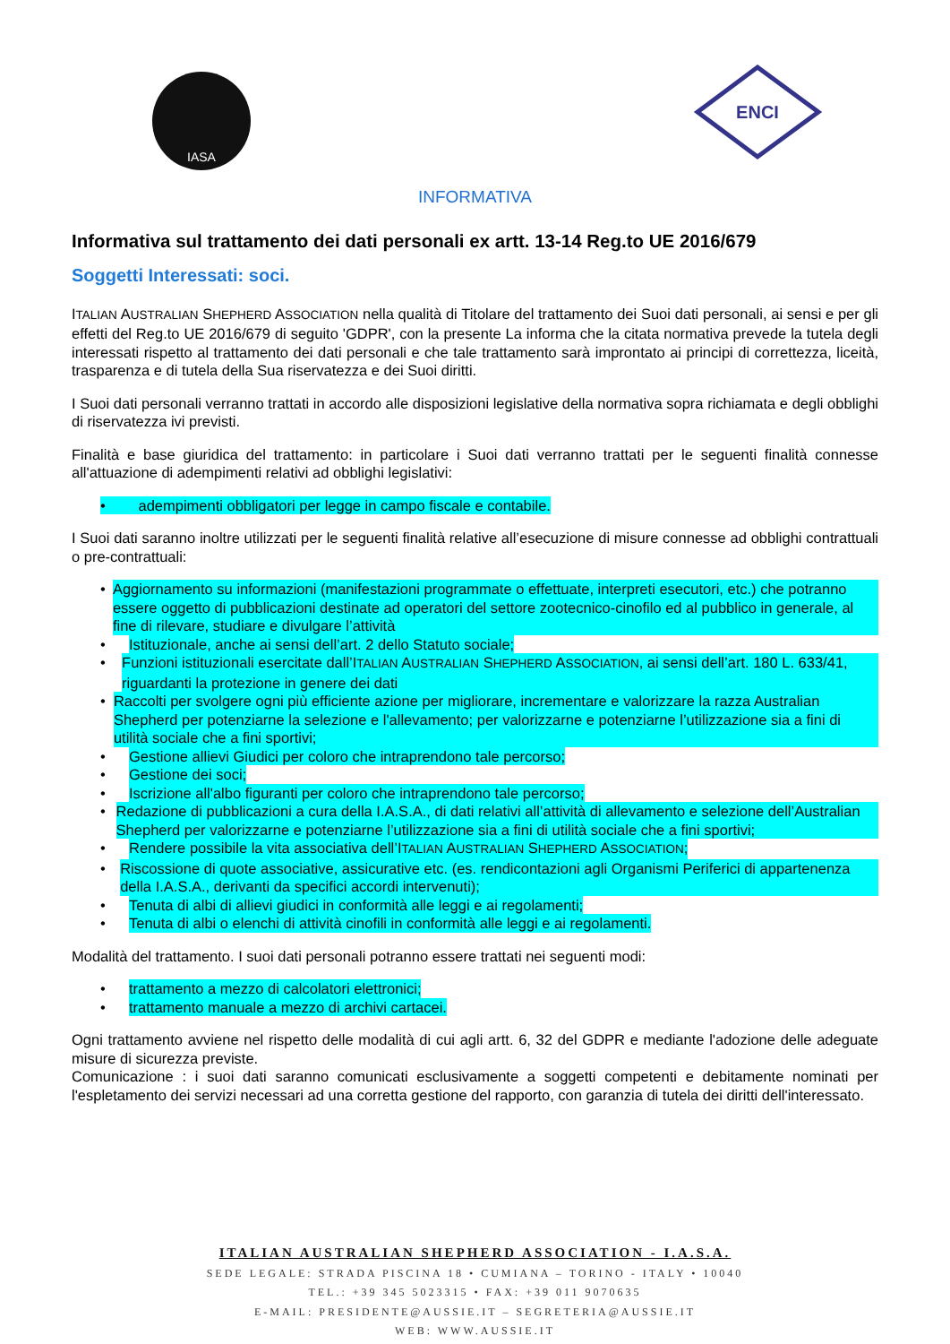IASA
ENCI
INFORMATIVA
Informativa sul trattamento dei dati personali ex artt. 13-14 Reg.to UE 2016/679
Soggetti Interessati: soci.
ITALIAN AUSTRALIAN SHEPHERD ASSOCIATION nella qualità di Titolare del trattamento dei Suoi dati personali, ai sensi e per gli effetti del Reg.to UE 2016/679 di seguito 'GDPR', con la presente La informa che la citata normativa prevede la tutela degli interessati rispetto al trattamento dei dati personali e che tale trattamento sarà improntato ai principi di correttezza, liceità, trasparenza e di tutela della Sua riservatezza e dei Suoi diritti.
I Suoi dati personali verranno trattati in accordo alle disposizioni legislative della normativa sopra richiamata e degli obblighi di riservatezza ivi previsti.
Finalità e base giuridica del trattamento: in particolare i Suoi dati verranno trattati per le seguenti finalità connesse all'attuazione di adempimenti relativi ad obblighi legislativi:
• adempimenti obbligatori per legge in campo fiscale e contabile.
I Suoi dati saranno inoltre utilizzati per le seguenti finalità relative all’esecuzione di misure connesse ad obblighi contrattuali o pre-contrattuali:
• Aggiornamento su informazioni (manifestazioni programmate o effettuate, interpreti esecutori, etc.) che potranno essere oggetto di pubblicazioni destinate ad operatori del settore zootecnico-cinofilo ed al pubblico in generale, al fine di rilevare, studiare e divulgare l’attività
• Istituzionale, anche ai sensi dell’art. 2 dello Statuto sociale;
• Funzioni istituzionali esercitate dall’ITALIAN AUSTRALIAN SHEPHERD ASSOCIATION, ai sensi dell’art. 180 L. 633/41, riguardanti la protezione in genere dei dati
• Raccolti per svolgere ogni più efficiente azione per migliorare, incrementare e valorizzare la razza Australian Shepherd per potenziarne la selezione e l'allevamento; per valorizzarne e potenziarne l’utilizzazione sia a fini di utilità sociale che a fini sportivi;
• Gestione allievi Giudici per coloro che intraprendono tale percorso;
• Gestione dei soci;
• Iscrizione all'albo figuranti per coloro che intraprendono tale percorso;
• Redazione di pubblicazioni a cura della I.A.S.A., di dati relativi all’attività di allevamento e selezione dell’Australian Shepherd per valorizzarne e potenziarne l’utilizzazione sia a fini di utilità sociale che a fini sportivi;
• Rendere possibile la vita associativa dell’ITALIAN AUSTRALIAN SHEPHERD ASSOCIATION;
• Riscossione di quote associative, assicurative etc. (es. rendicontazioni agli Organismi Periferici di appartenenza della I.A.S.A., derivanti da specifici accordi intervenuti);
• Tenuta di albi di allievi giudici in conformità alle leggi e ai regolamenti;
• Tenuta di albi o elenchi di attività cinofili in conformità alle leggi e ai regolamenti.
Modalità del trattamento. I suoi dati personali potranno essere trattati nei seguenti modi:
• trattamento a mezzo di calcolatori elettronici;
• trattamento manuale a mezzo di archivi cartacei.
Ogni trattamento avviene nel rispetto delle modalità di cui agli artt. 6, 32 del GDPR e mediante l'adozione delle adeguate misure di sicurezza previste.
Comunicazione : i suoi dati saranno comunicati esclusivamente a soggetti competenti e debitamente nominati per l'espletamento dei servizi necessari ad una corretta gestione del rapporto, con garanzia di tutela dei diritti dell'interessato.
ITALIAN AUSTRALIAN SHEPHERD ASSOCIATION - I.A.S.A.
SEDE LEGALE: STRADA PISCINA 18 • CUMIANA – TORINO - ITALY • 10040
TEL.: +39 345 5023315 • FAX: +39 011 9070635
E-MAIL: PRESIDENTE@AUSSIE.IT – SEGRETERIA@AUSSIE.IT
WEB: WWW.AUSSIE.IT